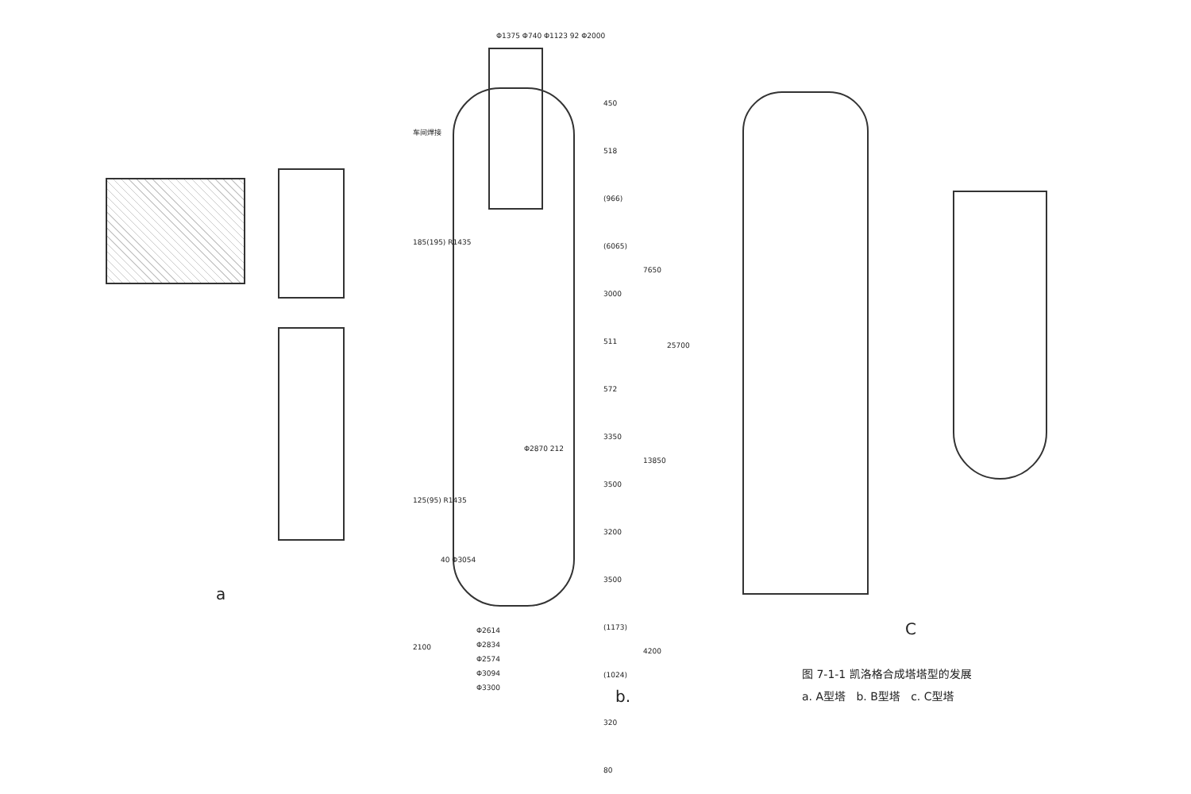a
车间焊接
Φ1375 Φ740 Φ1123 92 Φ2000
185(195) R1435
Φ2870 212
125(95) R1435
40 Φ3054
Φ2614
Φ2834
Φ2574
Φ3094
Φ3300
2100
450 518 (966) (6065) 3000 511 572 3350 3500 3200 3500 (1173) (1024) 320 80
7650 13850 4200
25700
b.
C
图 7-1-1 凯洛格合成塔塔型的发展
a. A型塔 b. B型塔 c. C型塔